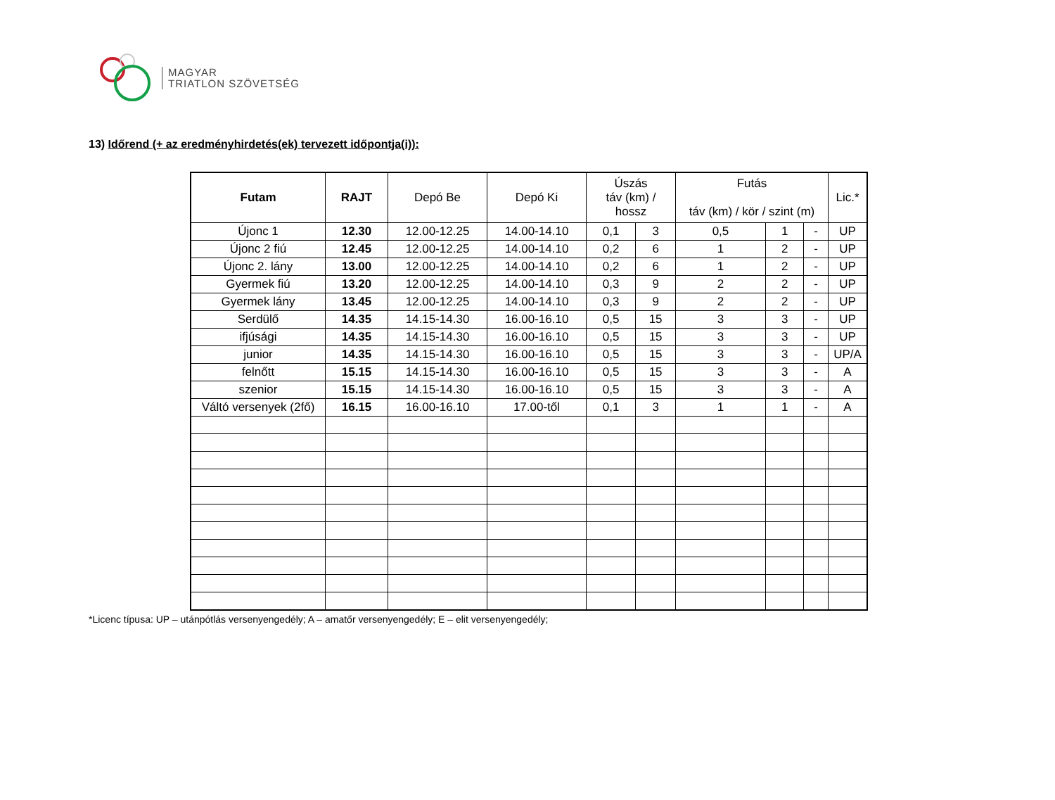MAGYAR
TRIATLON SZÖVETSÉG
13) Időrend (+ az eredményhirdetés(ek) tervezett időpontja(i)):
| Futam | RAJT | Depó Be | Depó Ki | Úszás táv (km) / hossz | | Futás táv (km) / kör / szint (m) | | | Lic.* |
| --- | --- | --- | --- | --- | --- | --- | --- | --- | --- |
| Újonc 1 | 12.30 | 12.00-12.25 | 14.00-14.10 | 0,1 | 3 | 0,5 | 1 | - | UP |
| Újonc 2 fiú | 12.45 | 12.00-12.25 | 14.00-14.10 | 0,2 | 6 | 1 | 2 | - | UP |
| Újonc 2. lány | 13.00 | 12.00-12.25 | 14.00-14.10 | 0,2 | 6 | 1 | 2 | - | UP |
| Gyermek fiú | 13.20 | 12.00-12.25 | 14.00-14.10 | 0,3 | 9 | 2 | 2 | - | UP |
| Gyermek lány | 13.45 | 12.00-12.25 | 14.00-14.10 | 0,3 | 9 | 2 | 2 | - | UP |
| Serdülő | 14.35 | 14.15-14.30 | 16.00-16.10 | 0,5 | 15 | 3 | 3 | - | UP |
| ifjúsági | 14.35 | 14.15-14.30 | 16.00-16.10 | 0,5 | 15 | 3 | 3 | - | UP |
| junior | 14.35 | 14.15-14.30 | 16.00-16.10 | 0,5 | 15 | 3 | 3 | - | UP/A |
| felnőtt | 15.15 | 14.15-14.30 | 16.00-16.10 | 0,5 | 15 | 3 | 3 | - | A |
| szenior | 15.15 | 14.15-14.30 | 16.00-16.10 | 0,5 | 15 | 3 | 3 | - | A |
| Váltó versenyek (2fő) | 16.15 | 16.00-16.10 | 17.00-től | 0,1 | 3 | 1 | 1 | - | A |
*Licenc típusa: UP – utánpótlás versenyengedély; A – amatőr versenyengedély; E – elit versenyengedély;